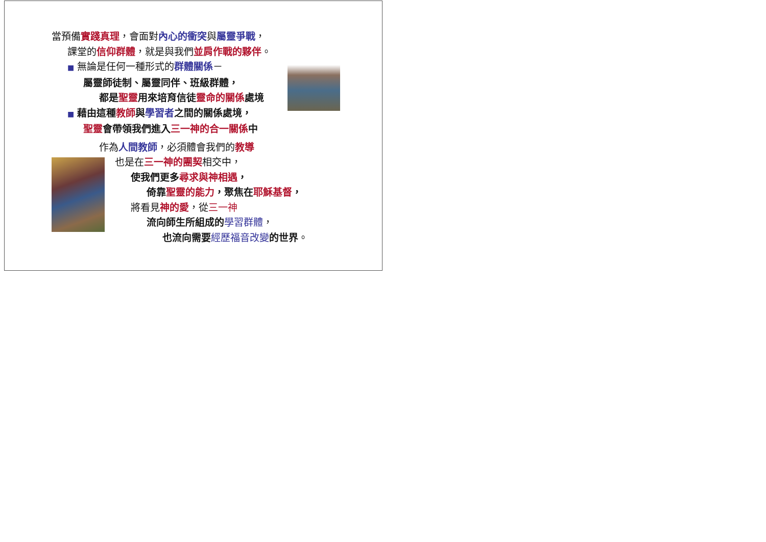當預備實踐真理，會面對內心的衝突與屬靈爭戰，
課堂的信仰群體，就是與我們並肩作戰的夥伴。
■ 無論是任何一種形式的群體關係－
屬靈師徒制、屬靈同伴、班級群體，
都是 聖靈 用來培育信徒 靈命的關係 處境
■ 藉由這種 教師 與學習者 之間的關係處境，
聖靈 會帶領我們進入 三一神的合一關係 中
作為人間教師，必須體會我們的教導
也是在三一神的團契相交中，
使我們更多尋求與神相遇，
倚靠聖靈的能力，聚焦在耶穌基督，
將看見神的愛，從三一神
流向師生所組成的 學習群體，
也流向需要 經歷福音改變 的世界。